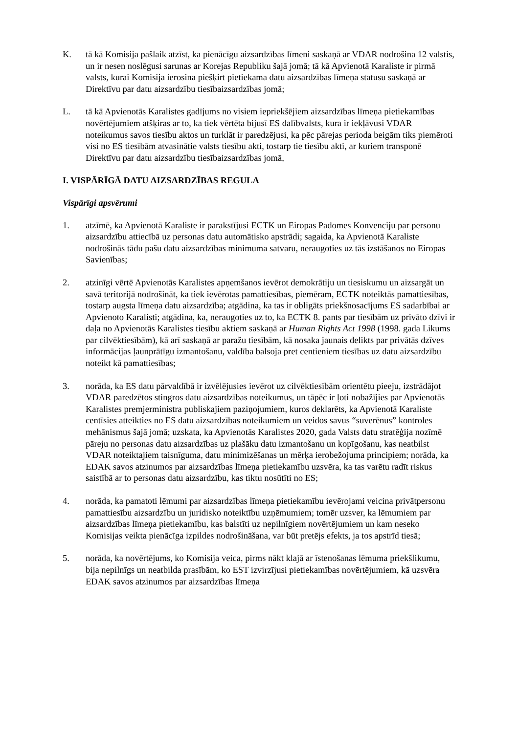K. tā kā Komisija pašlaik atzīst, ka pienācīgu aizsardzības līmeni saskaņā ar VDAR nodrošina 12 valstis, un ir nesen noslēgusi sarunas ar Korejas Republiku šajā jomā; tā kā Apvienotā Karaliste ir pirmā valsts, kurai Komisija ierosina piešķirt pietiekama datu aizsardzības līmeņa statusu saskaņā ar Direktīvu par datu aizsardzību tiesībaizsardzības jomā;
L. tā kā Apvienotās Karalistes gadījums no visiem iepriekšējiem aizsardzības līmeņa pietiekamības novērtējumiem atšķiras ar to, ka tiek vērtēta bijusī ES dalībvalsts, kura ir iekļāvusi VDAR noteikumus savos tiesību aktos un turklāt ir paredzējusi, ka pēc pārejas perioda beigām tiks piemēroti visi no ES tiesībām atvasinātie valsts tiesību akti, tostarp tie tiesību akti, ar kuriem transponē Direktīvu par datu aizsardzību tiesībaizsardzības jomā,
I. VISPĀRĪGĀ DATU AIZSARDZĪBAS REGULA
Vispārīgi apsvērumi
1. atzīmē, ka Apvienotā Karaliste ir parakstījusi ECTK un Eiropas Padomes Konvenciju par personu aizsardzību attiecībā uz personas datu automātisko apstrādi; sagaida, ka Apvienotā Karaliste nodrošinās tādu pašu datu aizsardzības minimuma satvaru, neraugoties uz tās izstāšanos no Eiropas Savienības;
2. atzinīgi vērtē Apvienotās Karalistes apņemšanos ievērot demokrātiju un tiesiskumu un aizsargāt un savā teritorijā nodrošināt, ka tiek ievērotas pamattiesības, piemēram, ECTK noteiktās pamattiesības, tostarp augsta līmeņa datu aizsardzība; atgādina, ka tas ir obligāts priekšnosacījums ES sadarbībai ar Apvienoto Karalisti; atgādina, ka, neraugoties uz to, ka ECTK 8. pants par tiesībām uz privāto dzīvi ir daļa no Apvienotās Karalistes tiesību aktiem saskaņā ar Human Rights Act 1998 (1998. gada Likums par cilvēktiesībām), kā arī saskaņā ar paražu tiesībām, kā nosaka jaunais delikts par privātās dzīves informācijas ļaunprātīgu izmantošanu, valdība balsoja pret centieniem tiesības uz datu aizsardzību noteikt kā pamattiesības;
3. norāda, ka ES datu pārvaldībā ir izvēlējusies ievērot uz cilvēktiesībām orientētu pieeju, izstrādājot VDAR paredzētos stingros datu aizsardzības noteikumus, un tāpēc ir ļoti nobažījies par Apvienotās Karalistes premjerministra publiskajiem paziņojumiem, kuros deklarēts, ka Apvienotā Karaliste centīsies atteikties no ES datu aizsardzības noteikumiem un veidos savus “suverēnus” kontroles mehānismus šajā jomā; uzskata, ka Apvienotās Karalistes 2020, gada Valsts datu stratēģija nozīmē pāreju no personas datu aizsardzības uz plašāku datu izmantošanu un kopīgošanu, kas neatbilst VDAR noteiktajiem taisnīguma, datu minimizēšanas un mērķa ierobežojuma principiem; norāda, ka EDAK savos atzinumos par aizsardzības līmeņa pietiekamību uzsvēra, ka tas varētu radīt riskus saistībā ar to personas datu aizsardzību, kas tiktu nosūtīti no ES;
4. norāda, ka pamatoti lēmumi par aizsardzības līmeņa pietiekamību ievērojami veicina privātpersonu pamattiesību aizsardzību un juridisko noteiktību uzņēmumiem; tomēr uzsver, ka lēmumiem par aizsardzības līmeņa pietiekamību, kas balstīti uz nepilnīgiem novērtējumiem un kam neseko Komisijas veikta pienācīga izpildes nodrošināšana, var būt pretējs efekts, ja tos apstrīd tiesā;
5. norāda, ka novērtējums, ko Komisija veica, pirms nākt klajā ar īstenošanas lēmuma priekšlikumu, bija nepilnīgs un neatbilda prasībām, ko EST izvirzījusi pietiekamības novērtējumiem, kā uzsvēra EDAK savos atzinumos par aizsardzības līmeņa